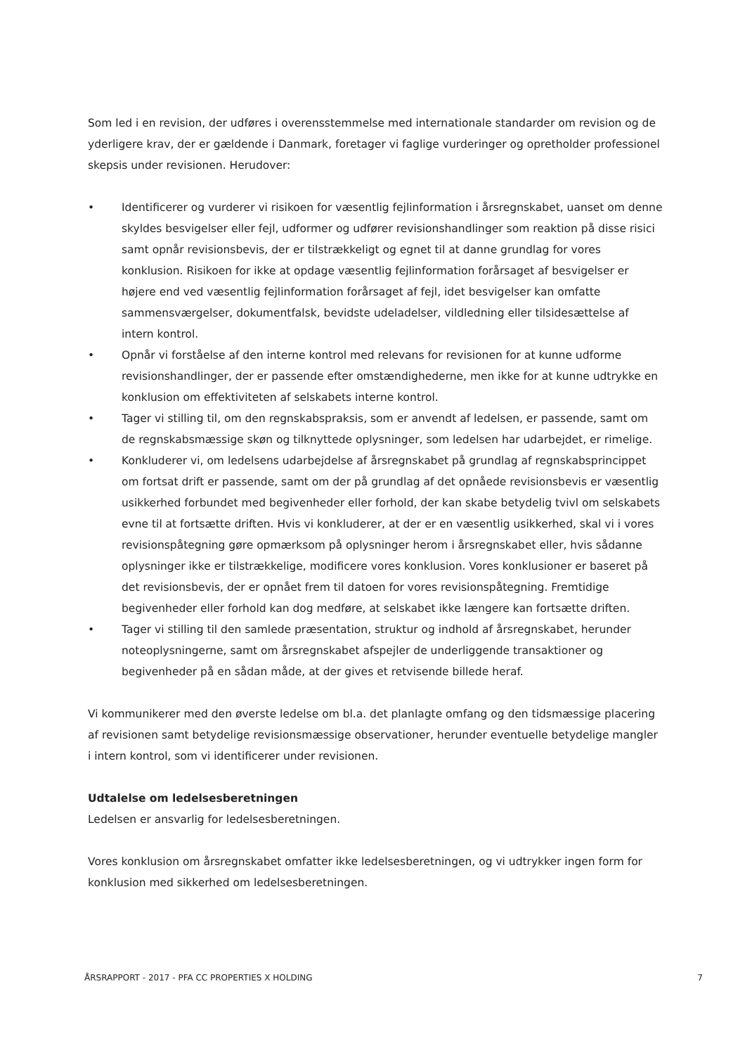Som led i en revision, der udføres i overensstemmelse med internationale standarder om revision og de yderligere krav, der er gældende i Danmark, foretager vi faglige vurderinger og opretholder professionel skepsis under revisionen. Herudover:
• Identificerer og vurderer vi risikoen for væsentlig fejlinformation i årsregnskabet, uanset om denne skyldes besvigelser eller fejl, udformer og udfører revisionshandlinger som reaktion på disse risici samt opnår revisionsbevis, der er tilstrækkeligt og egnet til at danne grundlag for vores konklusion. Risikoen for ikke at opdage væsentlig fejlinformation forårsaget af besvigelser er højere end ved væsentlig fejlinformation forårsaget af fejl, idet besvigelser kan omfatte sammensværgelser, dokumentfalsk, bevidste udeladelser, vildledning eller tilsidesættelse af intern kontrol.
• Opnår vi forståelse af den interne kontrol med relevans for revisionen for at kunne udforme revisionshandlinger, der er passende efter omstændighederne, men ikke for at kunne udtrykke en konklusion om effektiviteten af selskabets interne kontrol.
• Tager vi stilling til, om den regnskabspraksis, som er anvendt af ledelsen, er passende, samt om de regnskabsmæssige skøn og tilknyttede oplysninger, som ledelsen har udarbejdet, er rimelige.
• Konkluderer vi, om ledelsens udarbejdelse af årsregnskabet på grundlag af regnskabsprincippet om fortsat drift er passende, samt om der på grundlag af det opnåede revisionsbevis er væsentlig usikkerhed forbundet med begivenheder eller forhold, der kan skabe betydelig tvivl om selskabets evne til at fortsætte driften. Hvis vi konkluderer, at der er en væsentlig usikkerhed, skal vi i vores revisionspåtegning gøre opmærksom på oplysninger herom i årsregnskabet eller, hvis sådanne oplysninger ikke er tilstrækkelige, modificere vores konklusion. Vores konklusioner er baseret på det revisionsbevis, der er opnået frem til datoen for vores revisionspåtegning. Fremtidige begivenheder eller forhold kan dog medføre, at selskabet ikke længere kan fortsætte driften.
• Tager vi stilling til den samlede præsentation, struktur og indhold af årsregnskabet, herunder noteoplysningerne, samt om årsregnskabet afspejler de underliggende transaktioner og begivenheder på en sådan måde, at der gives et retvisende billede heraf.
Vi kommunikerer med den øverste ledelse om bl.a. det planlagte omfang og den tidsmæssige placering af revisionen samt betydelige revisionsmæssige observationer, herunder eventuelle betydelige mangler i intern kontrol, som vi identificerer under revisionen.
Udtalelse om ledelsesberetningen
Ledelsen er ansvarlig for ledelsesberetningen.
Vores konklusion om årsregnskabet omfatter ikke ledelsesberetningen, og vi udtrykker ingen form for konklusion med sikkerhed om ledelsesberetningen.
ÅRSRAPPORT - 2017 - PFA CC PROPERTIES X HOLDING 7